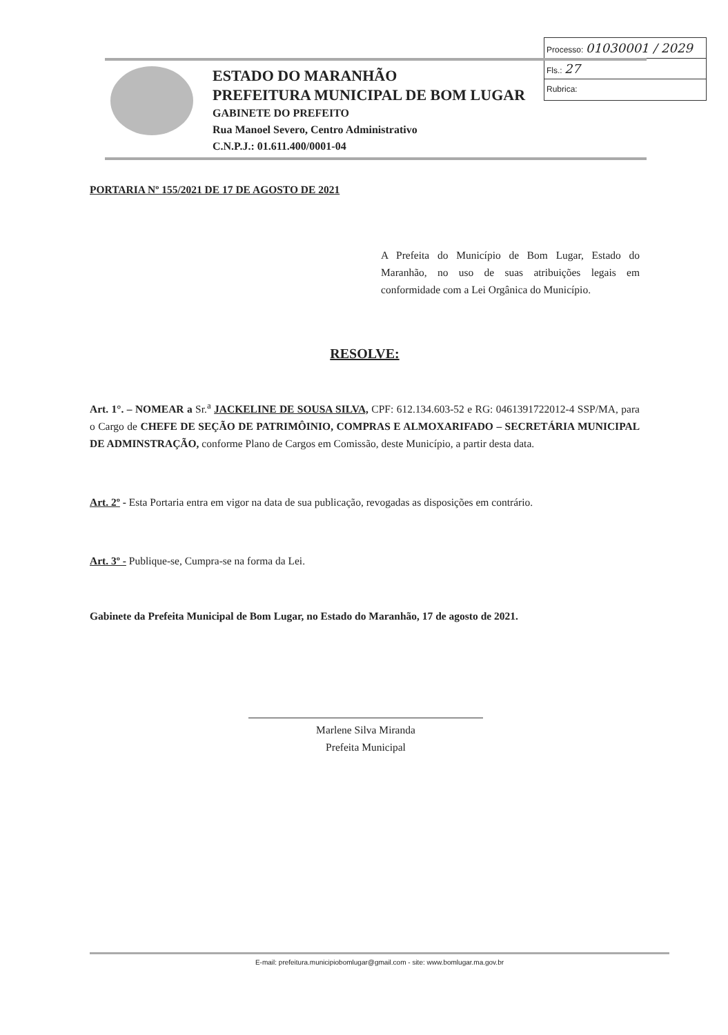Processo: 01030001 / 2029
Fls.: 27
Rubrica:
ESTADO DO MARANHÃO
PREFEITURA MUNICIPAL DE BOM LUGAR
GABINETE DO PREFEITO
Rua Manoel Severo, Centro Administrativo
C.N.P.J.: 01.611.400/0001-04
PORTARIA Nº 155/2021 DE 17 DE AGOSTO DE 2021
A Prefeita do Município de Bom Lugar, Estado do Maranhão, no uso de suas atribuições legais em conformidade com a Lei Orgânica do Município.
RESOLVE:
Art. 1°. – NOMEAR a Sr.<sup>a</sup> JACKELINE DE SOUSA SILVA, CPF: 612.134.603-52 e RG: 0461391722012-4 SSP/MA, para o Cargo de CHEFE DE SEÇÃO DE PATRIMÔINIO, COMPRAS E ALMOXARIFADO – SECRETÁRIA MUNICIPAL DE ADMINSTRAÇÃO, conforme Plano de Cargos em Comissão, deste Município, a partir desta data.
Art. 2º - Esta Portaria entra em vigor na data de sua publicação, revogadas as disposições em contrário.
Art. 3º - Publique-se, Cumpra-se na forma da Lei.
Gabinete da Prefeita Municipal de Bom Lugar, no Estado do Maranhão, 17 de agosto de 2021.
Marlene Silva Miranda
Prefeita Municipal
E-mail: prefeitura.municipiobomlugar@gmail.com - site: www.bomlugar.ma.gov.br